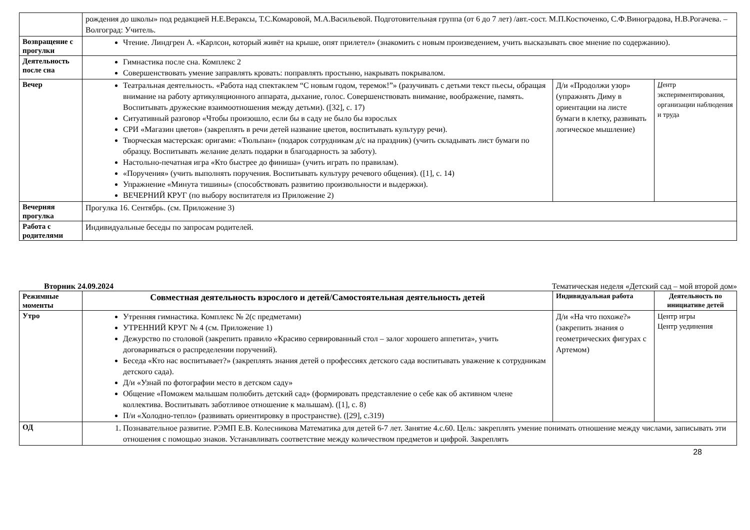| | рождения до школы» под редакцией Н.Е.Вераксы, Т.С.Комаровой, М.А.Васильевой. Подготовительная группа (от 6 до 7 лет) /авт.-сост. М.П.Костюченко, С.Ф.Виноградова, Н.В.Рогачева. – Волгоград: Учитель. | | |
| Возвращение с прогулки | Чтение. Линдгрен А. «Карлсон, который живёт на крыше, опят прилетел» (знакомить с новым произведением, учить высказывать свое мнение по содержанию). | | |
| Деятельность после сна | Гимнастика после сна. Комплекс 2 Совершенствовать умение заправлять кровать: поправлять простыню, накрывать покрывалом. | | |
| Вечер | Театральная деятельность. «Работа над спектаклем “С новым годом, теремок!”» (разучивать с детьми текст пьесы, обращая внимание на работу артикуляционного аппарата, дыхание, голос. Совершенствовать внимание, воображение, память. Воспитывать дружеские взаимоотношения между детьми). ([32], с. 17) Ситуативный разговор «Чтобы произошло, если бы в саду не было бы взрослых СРИ «Магазин цветов» (закреплять в речи детей название цветов, воспитывать культуру речи). Творческая мастерская: оригами: «Тюльпан» (подарок сотрудникам д/с на праздник) (учить складывать лист бумаги по образцу. Воспитывать желание делать подарки в благодарность за заботу). Настольно-печатная игра «Кто быстрее до финиша» (учить играть по правилам). «Поручения» (учить выполнять поручения. Воспитывать культуру речевого общения). ([1], с. 14) Упражнение «Минута тишины» (способствовать развитию произвольности и выдержки). ВЕЧЕРНИЙ КРУГ (по выбору воспитателя из Приложение 2) | Д/и «Продолжи узор» (упражнять Диму в ориентации на листе бумаги в клетку, развивать логическое мышление) | Ц ентр экспериментирования, организации наблюдения и труда |
| Вечерняя прогулка | Прогулка 16. Сентябрь. (см. Приложение 3) | | |
| Работа с родителями | Индивидуальные беседы по запросам родителей. | | |
Вторник 24.09.2024 Тематическая неделя «Детский сад – мой второй дом»
| Режимные моменты | Совместная деятельность взрослого и детей/Самостоятельная деятельность детей | Индивидуальная работа | Деятельность по инициативе детей |
| --- | --- | --- | --- |
| Утро | Утренняя гимнастика. Комплекс № 2(с предметами) УТРЕННИЙ КРУГ № 4 (см. Приложение 1) Дежурство по столовой (закрепить правило «Красиво сервированный стол – залог хорошего аппетита», учить договариваться о распределении поручений). Беседа «Кто нас воспитывает?» (закреплять знания детей о профессиях детского сада воспитывать уважение к сотрудникам детского сада). Д/и «Узнай по фотографии место в детском саду» Общение «Поможем малышам полюбить детский сад» (формировать представление о себе как об активном члене коллектива. Воспитывать заботливое отношение к малышам). ([1], с. 8) П/и «Холодно-тепло» (развивать ориентировку в пространстве). ([29], с.319) | Д/и «На что похоже?» (закрепить знания о геометрических фигурах с Артемом) | Центр игры Центр уединения |
| ОД | 1. Познавательное развитие. РЭМП Е.В. Колесникова Математика для детей 6-7 лет. Занятие 4.с.60. Цель: закреплять умение понимать отношение между числами, записывать эти отношения с помощью знаков. Устанавливать соответствие между количеством предметов и цифрой. Закреплять | | |
28